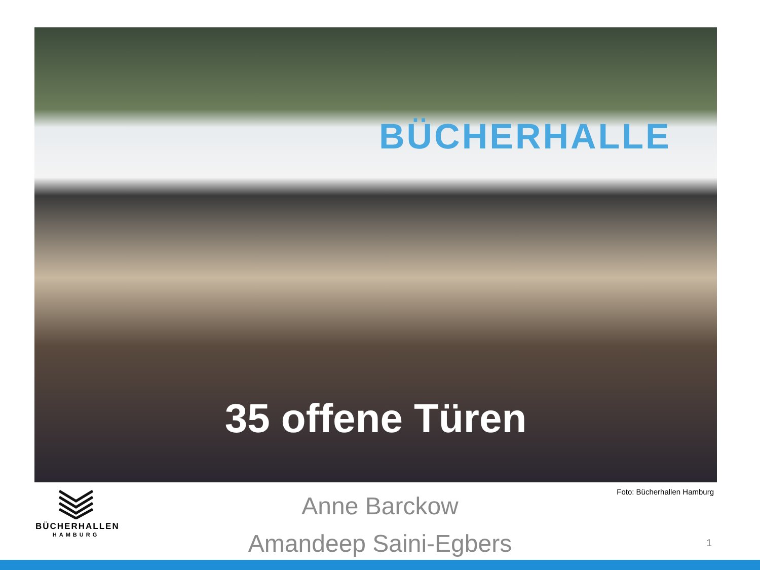BÜCHERHALLE
35 offene Türen
BÜCHERHALLEN
HAMBURG
Anne Barckow
Amandeep Saini-Egbers
Foto: Bücherhallen Hamburg
1